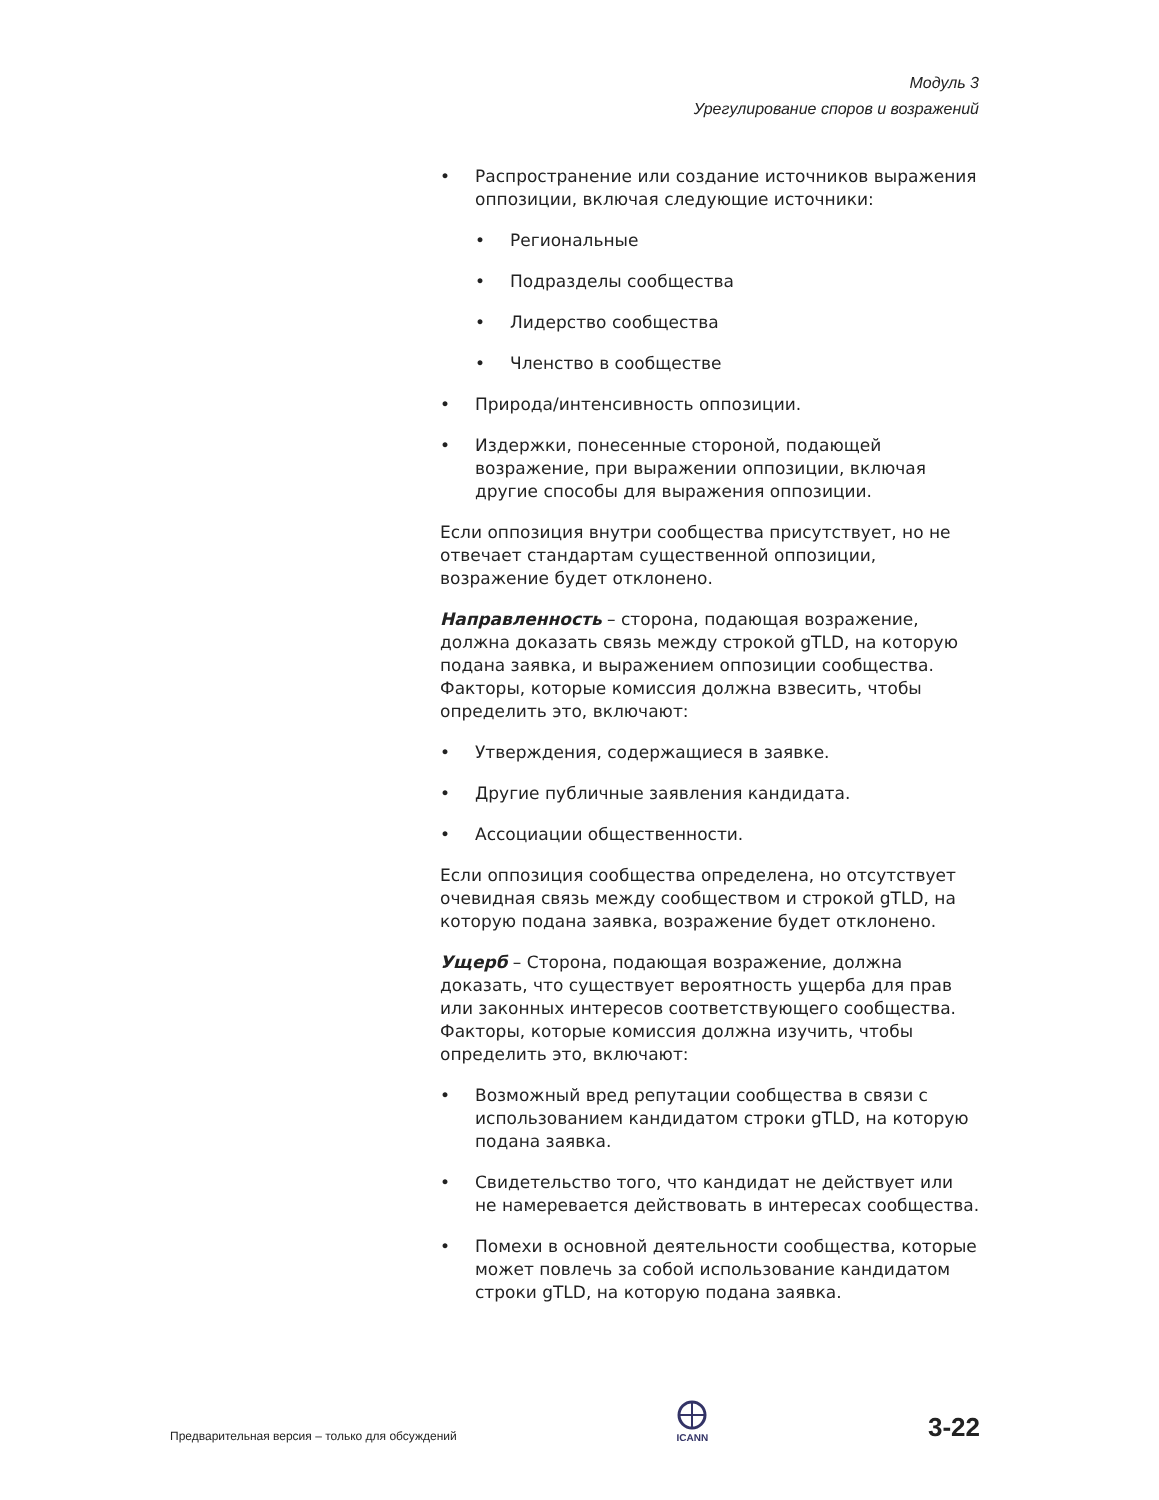Модуль 3
Урегулирование споров и возражений
• Распространение или создание источников выражения оппозиции, включая следующие источники:
• Региональные
• Подразделы сообщества
• Лидерство сообщества
• Членство в сообществе
• Природа/интенсивность оппозиции.
• Издержки, понесенные стороной, подающей возражение, при выражении оппозиции, включая другие способы для выражения оппозиции.
Если оппозиция внутри сообщества присутствует, но не отвечает стандартам существенной оппозиции, возражение будет отклонено.
Направленность – сторона, подающая возражение, должна доказать связь между строкой gTLD, на которую подана заявка, и выражением оппозиции сообщества. Факторы, которые комиссия должна взвесить, чтобы определить это, включают:
• Утверждения, содержащиеся в заявке.
• Другие публичные заявления кандидата.
• Ассоциации общественности.
Если оппозиция сообщества определена, но отсутствует очевидная связь между сообществом и строкой gTLD, на которую подана заявка, возражение будет отклонено.
Ущерб – Сторона, подающая возражение, должна доказать, что существует вероятность ущерба для прав или законных интересов соответствующего сообщества. Факторы, которые комиссия должна изучить, чтобы определить это, включают:
• Возможный вред репутации сообщества в связи с использованием кандидатом строки gTLD, на которую подана заявка.
• Свидетельство того, что кандидат не действует или не намеревается действовать в интересах сообщества.
• Помехи в основной деятельности сообщества, которые может повлечь за собой использование кандидатом строки gTLD, на которую подана заявка.
Предварительная версия – только для обсуждений
ICANN
3-22